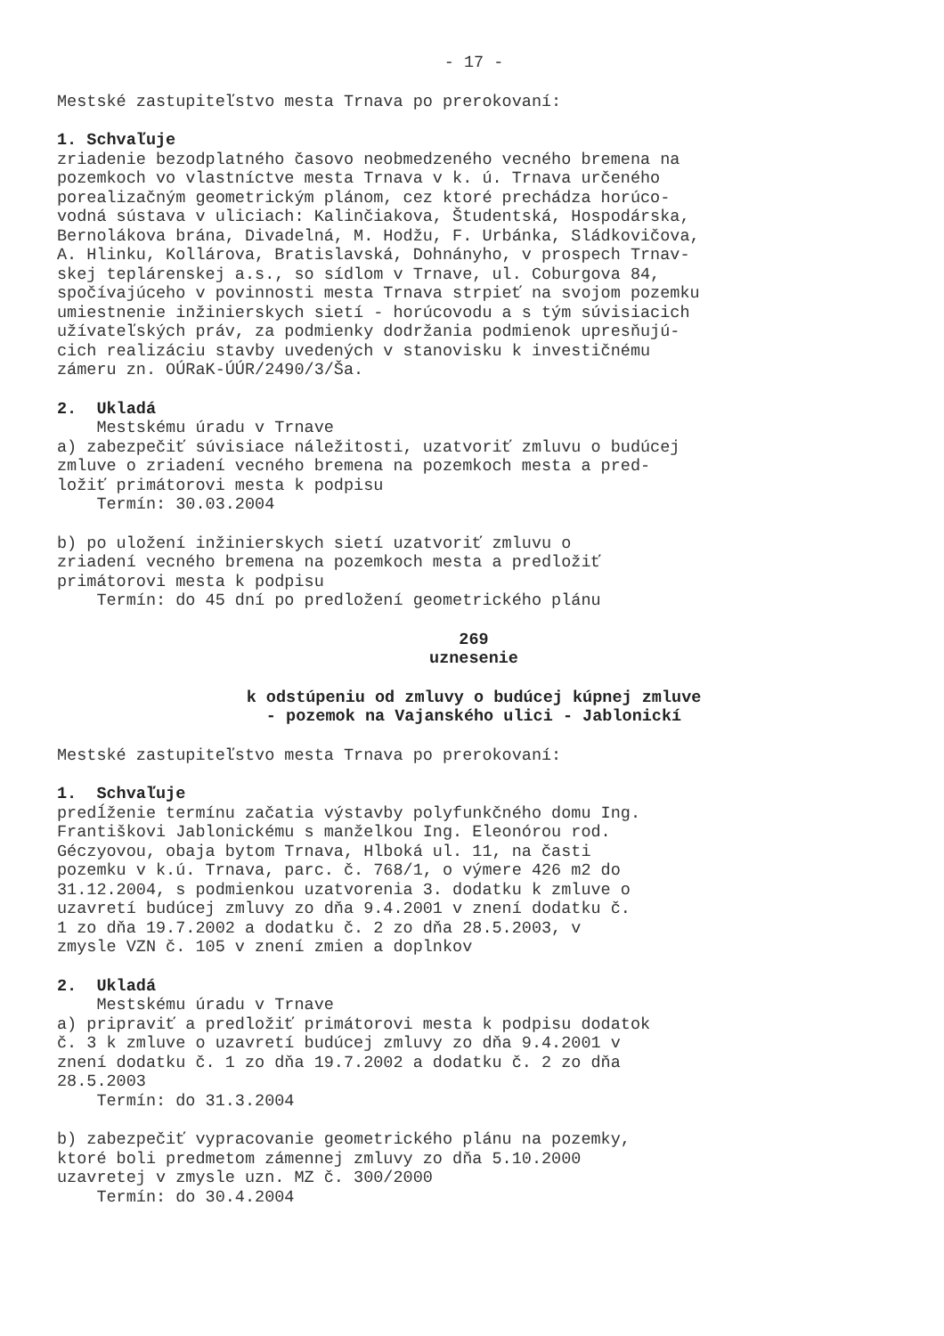- 17 -
Mestské zastupiteľstvo mesta Trnava po prerokovaní:
1. Schvaľuje
zriadenie bezodplatného časovo neobmedzeného vecného bremena na pozemkoch vo vlastníctve mesta Trnava v k. ú. Trnava určeného porealizačným geometrickým plánom, cez ktoré prechádza horúco- vodná sústava v uliciach: Kalinčiakova, Študentská, Hospodárska, Bernolákova brána, Divadelná, M. Hodžu, F. Urbánka, Sládkovičova, A. Hlinku, Kollárova, Bratislavská, Dohnányho, v prospech Trnav- skej teplárenskej a.s., so sídlom v Trnave, ul. Coburgova 84, spočívajúceho v povinnosti mesta Trnava strpieť na svojom pozemku umiestnenie inžinierskych sietí - horúcovodu a s tým súvisiacich užívateľských práv, za podmienky dodržania podmienok upresňujú- cich realizáciu stavby uvedených v stanovisku k investičnému zámeru zn. OÚRaK-ÚÚR/2490/3/Ša.
2. Ukladá
Mestskému úradu v Trnave a) zabezpečiť súvisiace náležitosti, uzatvoriť zmluvu o budúcej zmluve o zriadení vecného bremena na pozemkoch mesta a pred- ložiť primátorovi mesta k podpisu Termín: 30.03.2004
b) po uložení inžinierskych sietí uzatvoriť zmluvu o zriadení vecného bremena na pozemkoch mesta a predložiť primátorovi mesta k podpisu Termín: do 45 dní po predložení geometrického plánu
269
uznesenie
k odstúpeniu od zmluvy o budúcej kúpnej zmluve
- pozemok na Vajanského ulici - Jablonickí
Mestské zastupiteľstvo mesta Trnava po prerokovaní:
1. Schvaľuje
predĺženie termínu začatia výstavby polyfunkčného domu Ing. Františkovi Jablonickému s manželkou Ing. Eleonórou rod. Géczyovou, obaja bytom Trnava, Hlboká ul. 11, na časti pozemku v k.ú. Trnava, parc. č. 768/1, o výmere 426 m2 do 31.12.2004, s podmienkou uzatvorenia 3. dodatku k zmluve o uzavretí budúcej zmluvy zo dňa 9.4.2001 v znení dodatku č. 1 zo dňa 19.7.2002 a dodatku č. 2 zo dňa 28.5.2003, v zmysle VZN č. 105 v znení zmien a doplnkov
2. Ukladá
Mestskému úradu v Trnave a) pripraviť a predložiť primátorovi mesta k podpisu dodatok č. 3 k zmluve o uzavretí budúcej zmluvy zo dňa 9.4.2001 v znení dodatku č. 1 zo dňa 19.7.2002 a dodatku č. 2 zo dňa 28.5.2003 Termín: do 31.3.2004
b) zabezpečiť vypracovanie geometrického plánu na pozemky, ktoré boli predmetom zámennej zmluvy zo dňa 5.10.2000 uzavretej v zmysle uzn. MZ č. 300/2000 Termín: do 30.4.2004